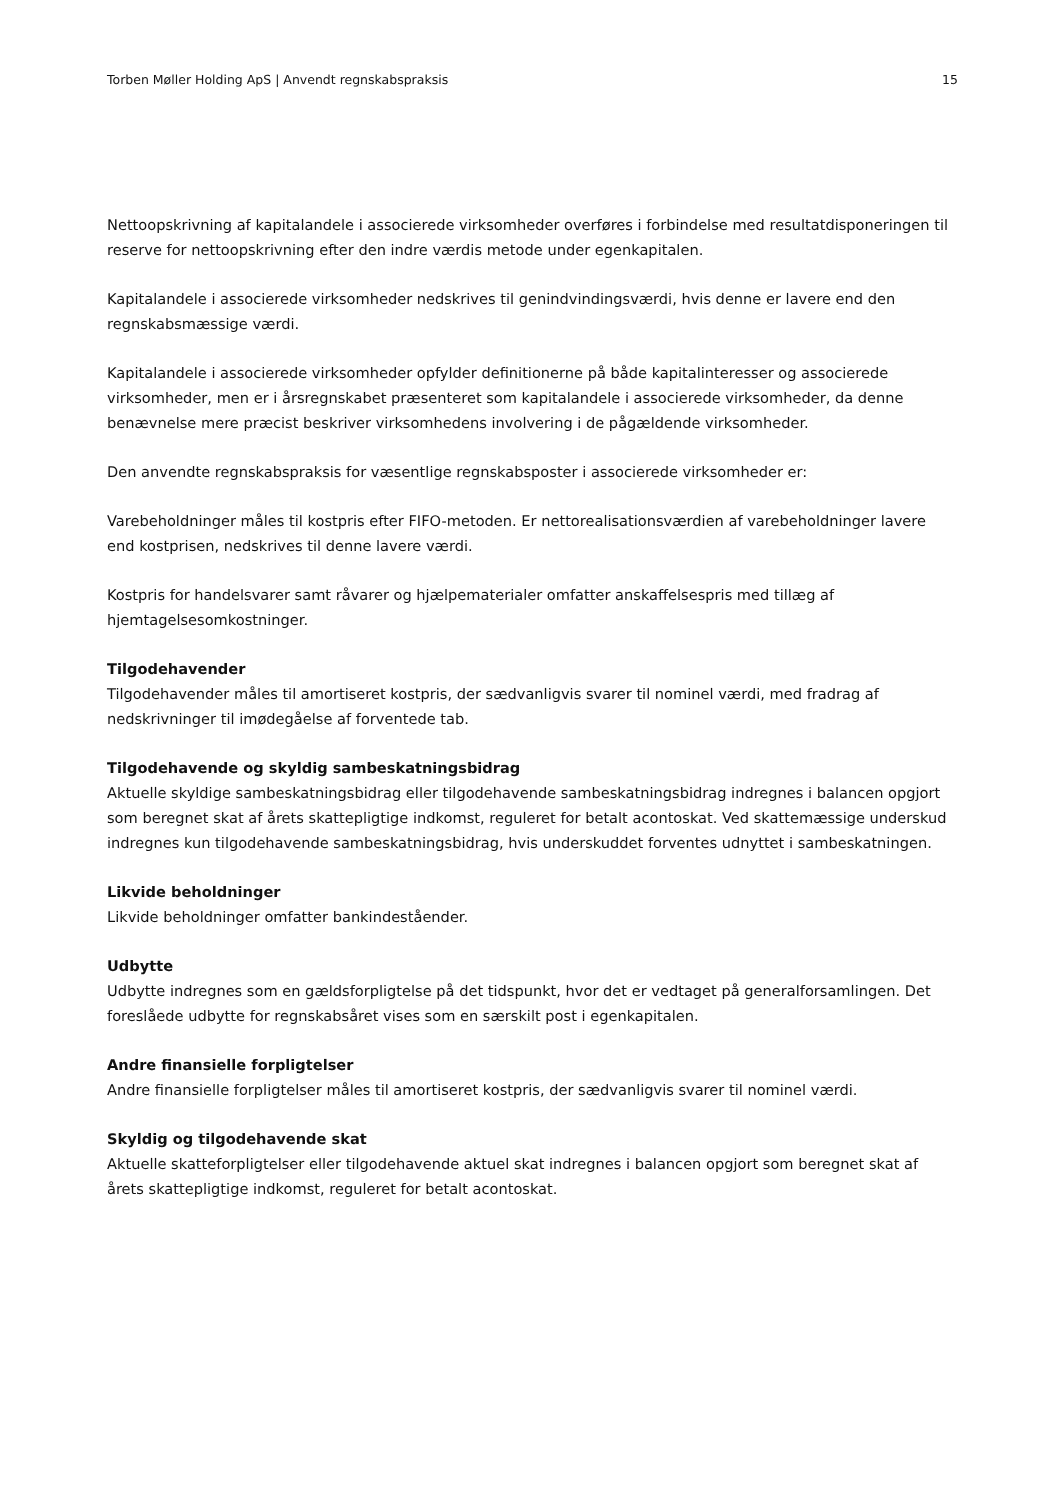Torben Møller Holding ApS | Anvendt regnskabspraksis 15
Nettoopskrivning af kapitalandele i associerede virksomheder overføres i forbindelse med resultatdisponeringen til reserve for nettoopskrivning efter den indre værdis metode under egenkapitalen.
Kapitalandele i associerede virksomheder nedskrives til genindvindingsværdi, hvis denne er lavere end den regnskabsmæssige værdi.
Kapitalandele i associerede virksomheder opfylder definitionerne på både kapitalinteresser og associerede virksomheder, men er i årsregnskabet præsenteret som kapitalandele i associerede virksomheder, da denne benævnelse mere præcist beskriver virksomhedens involvering i de pågældende virksomheder.
Den anvendte regnskabspraksis for væsentlige regnskabsposter i associerede virksomheder er:
Varebeholdninger måles til kostpris efter FIFO-metoden. Er nettorealisationsværdien af varebeholdninger lavere end kostprisen, nedskrives til denne lavere værdi.
Kostpris for handelsvarer samt råvarer og hjælpematerialer omfatter anskaffelsespris med tillæg af hjemtagelsesomkostninger.
Tilgodehavender
Tilgodehavender måles til amortiseret kostpris, der sædvanligvis svarer til nominel værdi, med fradrag af nedskrivninger til imødegåelse af forventede tab.
Tilgodehavende og skyldig sambeskatningsbidrag
Aktuelle skyldige sambeskatningsbidrag eller tilgodehavende sambeskatningsbidrag indregnes i balancen opgjort som beregnet skat af årets skattepligtige indkomst, reguleret for betalt acontoskat. Ved skattemæssige underskud indregnes kun tilgodehavende sambeskatningsbidrag, hvis underskuddet forventes udnyttet i sambeskatningen.
Likvide beholdninger
Likvide beholdninger omfatter bankindeståender.
Udbytte
Udbytte indregnes som en gældsforpligtelse på det tidspunkt, hvor det er vedtaget på generalforsamlingen. Det foreslåede udbytte for regnskabsåret vises som en særskilt post i egenkapitalen.
Andre finansielle forpligtelser
Andre finansielle forpligtelser måles til amortiseret kostpris, der sædvanligvis svarer til nominel værdi.
Skyldig og tilgodehavende skat
Aktuelle skatteforpligtelser eller tilgodehavende aktuel skat indregnes i balancen opgjort som beregnet skat af årets skattepligtige indkomst, reguleret for betalt acontoskat.